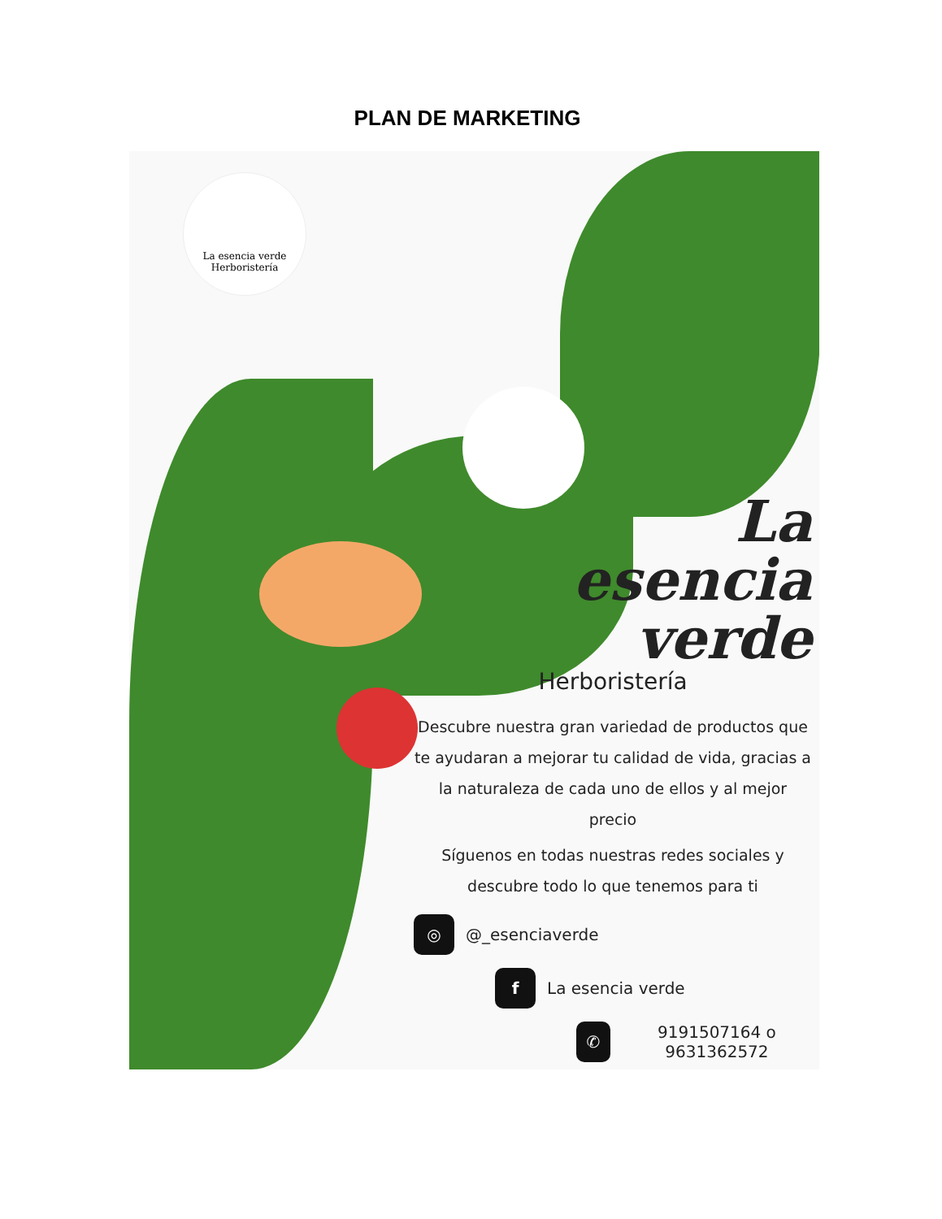PLAN DE MARKETING
La esencia verde
Herboristería
La
esencia
verde
Herboristería
Descubre nuestra gran variedad de productos que te ayudaran a mejorar tu calidad de vida, gracias a la naturaleza de cada uno de ellos y al mejor precio
Síguenos en todas nuestras redes sociales y descubre todo lo que tenemos para ti
◎ @_esenciaverde
f La esencia verde
✆ 9191507164 o 9631362572